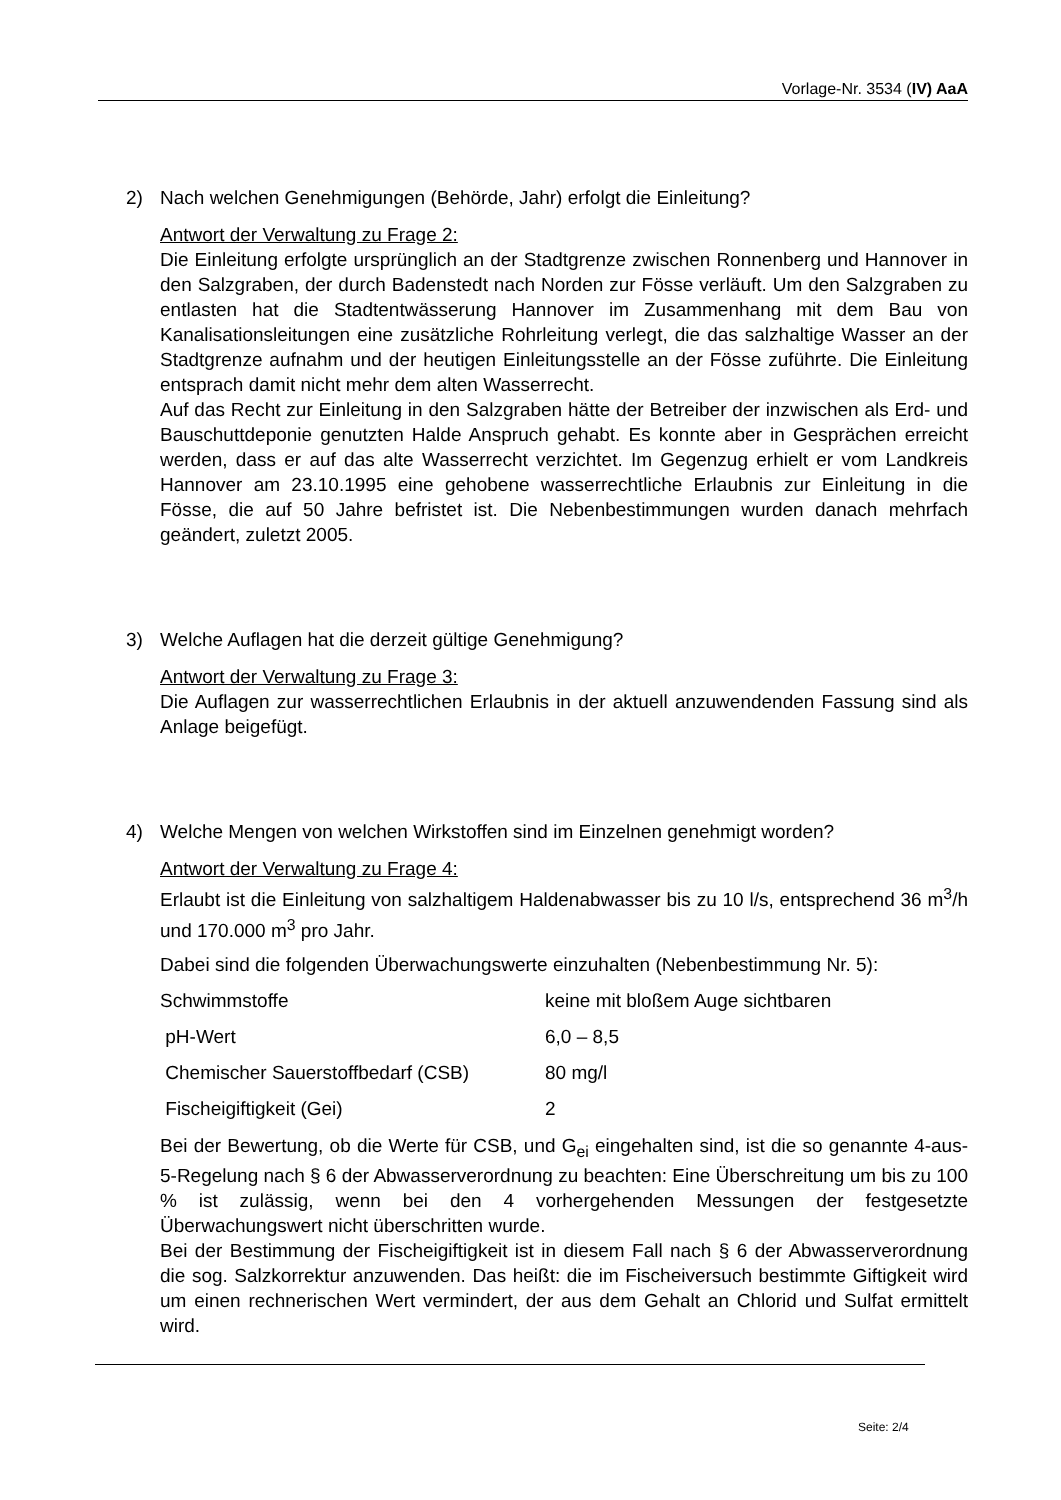Vorlage-Nr. 3534 (IV) AaA
2) Nach welchen Genehmigungen (Behörde, Jahr) erfolgt die Einleitung?
Antwort der Verwaltung zu Frage 2:
Die Einleitung erfolgte ursprünglich an der Stadtgrenze zwischen Ronnenberg und Hannover in den Salzgraben, der durch Badenstedt nach Norden zur Fösse verläuft. Um den Salzgraben zu entlasten hat die Stadtentwässerung Hannover im Zusammenhang mit dem Bau von Kanalisationsleitungen eine zusätzliche Rohrleitung verlegt, die das salzhaltige Wasser an der Stadtgrenze aufnahm und der heutigen Einleitungsstelle an der Fösse zuführte. Die Einleitung entsprach damit nicht mehr dem alten Wasserrecht.
Auf das Recht zur Einleitung in den Salzgraben hätte der Betreiber der inzwischen als Erd- und Bauschuttdeponie genutzten Halde Anspruch gehabt. Es konnte aber in Gesprächen erreicht werden, dass er auf das alte Wasserrecht verzichtet. Im Gegenzug erhielt er vom Landkreis Hannover am 23.10.1995 eine gehobene wasserrechtliche Erlaubnis zur Einleitung in die Fösse, die auf 50 Jahre befristet ist. Die Nebenbestimmungen wurden danach mehrfach geändert, zuletzt 2005.
3) Welche Auflagen hat die derzeit gültige Genehmigung?
Antwort der Verwaltung zu Frage 3:
Die Auflagen zur wasserrechtlichen Erlaubnis in der aktuell anzuwendenden Fassung sind als Anlage beigefügt.
4) Welche Mengen von welchen Wirkstoffen sind im Einzelnen genehmigt worden?
Antwort der Verwaltung zu Frage 4:
Erlaubt ist die Einleitung von salzhaltigem Haldenabwasser bis zu 10 l/s, entsprechend 36 m<sup>3</sup>/h und 170.000 m<sup>3</sup> pro Jahr.
Dabei sind die folgenden Überwachungswerte einzuhalten (Nebenbestimmung Nr. 5):
| Schwimmstoffe | keine mit bloßem Auge sichtbaren |
| pH-Wert | 6,0 – 8,5 |
| Chemischer Sauerstoffbedarf (CSB) | 80 mg/l |
| Fischeigiftigkeit (Gei) | 2 |
Bei der Bewertung, ob die Werte für CSB, und G<sub>ei</sub> eingehalten sind, ist die so genannte 4-aus-5-Regelung nach § 6 der Abwasserverordnung zu beachten: Eine Überschreitung um bis zu 100 % ist zulässig, wenn bei den 4 vorhergehenden Messungen der festgesetzte Überwachungswert nicht überschritten wurde.
Bei der Bestimmung der Fischeigiftigkeit ist in diesem Fall nach § 6 der Abwasserverordnung die sog. Salzkorrektur anzuwenden. Das heißt: die im Fischeiversuch bestimmte Giftigkeit wird um einen rechnerischen Wert vermindert, der aus dem Gehalt an Chlorid und Sulfat ermittelt wird.
Seite: 2/4